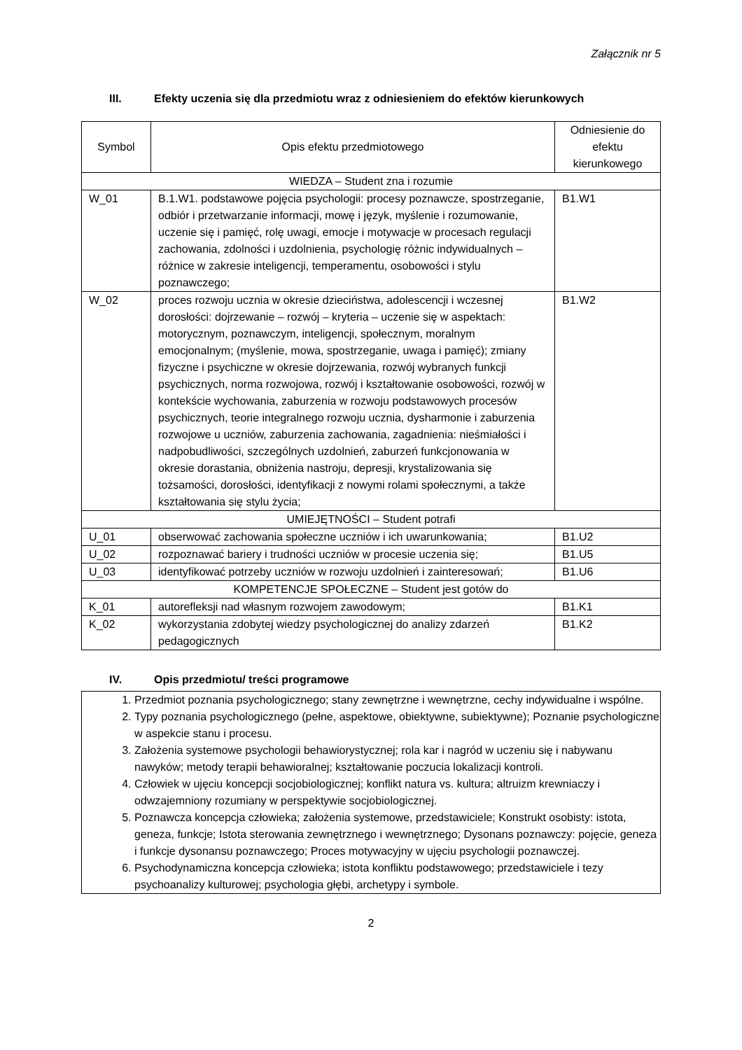Załącznik nr 5
III. Efekty uczenia się dla przedmiotu wraz z odniesieniem do efektów kierunkowych
| Symbol | Opis efektu przedmiotowego | Odniesienie do efektu kierunkowego |
| --- | --- | --- |
| WIEDZA – Student zna i rozumie | | |
| W_01 | B.1.W1. podstawowe pojęcia psychologii: procesy poznawcze, spostrzeganie, odbiór i przetwarzanie informacji, mowę i język, myślenie i rozumowanie, uczenie się i pamięć, rolę uwagi, emocje i motywacje w procesach regulacji zachowania, zdolności i uzdolnienia, psychologię różnic indywidualnych – różnice w zakresie inteligencji, temperamentu, osobowości i stylu poznawczego; | B1.W1 |
| W_02 | proces rozwoju ucznia w okresie dzieciństwa, adolescencji i wczesnej dorosłości: dojrzewanie – rozwój – kryteria – uczenie się w aspektach: motorycznym, poznawczym, inteligencji, społecznym, moralnym emocjonalnym; (myślenie, mowa, spostrzeganie, uwaga i pamięć); zmiany fizyczne i psychiczne w okresie dojrzewania, rozwój wybranych funkcji psychicznych, norma rozwojowa, rozwój i kształtowanie osobowości, rozwój w kontekście wychowania, zaburzenia w rozwoju podstawowych procesów psychicznych, teorie integralnego rozwoju ucznia, dysharmonie i zaburzenia rozwojowe u uczniów, zaburzenia zachowania, zagadnienia: nieśmiałości i nadpobudliwości, szczególnych uzdolnień, zaburzeń funkcjonowania w okresie dorastania, obniżenia nastroju, depresji, krystalizowania się tożsamości, dorosłości, identyfikacji z nowymi rolami społecznymi, a także kształtowania się stylu życia; | B1.W2 |
| UMIEJĘTNOŚCI – Student potrafi | | |
| U_01 | obserwować zachowania społeczne uczniów i ich uwarunkowania; | B1.U2 |
| U_02 | rozpoznawać bariery i trudności uczniów w procesie uczenia się; | B1.U5 |
| U_03 | identyfikować potrzeby uczniów w rozwoju uzdolnień i zainteresowań; | B1.U6 |
| KOMPETENCJE SPOŁECZNE – Student jest gotów do | | |
| K_01 | autorefleksji nad własnym rozwojem zawodowym; | B1.K1 |
| K_02 | wykorzystania zdobytej wiedzy psychologicznej do analizy zdarzeń pedagogicznych | B1.K2 |
IV. Opis przedmiotu/ treści programowe
1. Przedmiot poznania psychologicznego; stany zewnętrzne i wewnętrzne, cechy indywidualne i wspólne.
2. Typy poznania psychologicznego (pełne, aspektowe, obiektywne, subiektywne); Poznanie psychologiczne w aspekcie stanu i procesu.
3. Założenia systemowe psychologii behawiorystycznej; rola kar i nagród w uczeniu się i nabywanu nawyków; metody terapii behawioralnej; kształtowanie poczucia lokalizacji kontroli.
4. Człowiek w ujęciu koncepcji socjobiologicznej; konflikt natura vs. kultura; altruizm krewniaczy i odwzajemniony rozumiany w perspektywie socjobiologicznej.
5. Poznawcza koncepcja człowieka; założenia systemowe, przedstawiciele; Konstrukt osobisty: istota, geneza, funkcje; Istota sterowania zewnętrznego i wewnętrznego; Dysonans poznawczy: pojęcie, geneza i funkcje dysonansu poznawczego; Proces motywacyjny w ujęciu psychologii poznawczej.
6. Psychodynamiczna koncepcja człowieka; istota konfliktu podstawowego; przedstawiciele i tezy psychoanalizy kulturowej; psychologia głębi, archetypy i symbole.
2